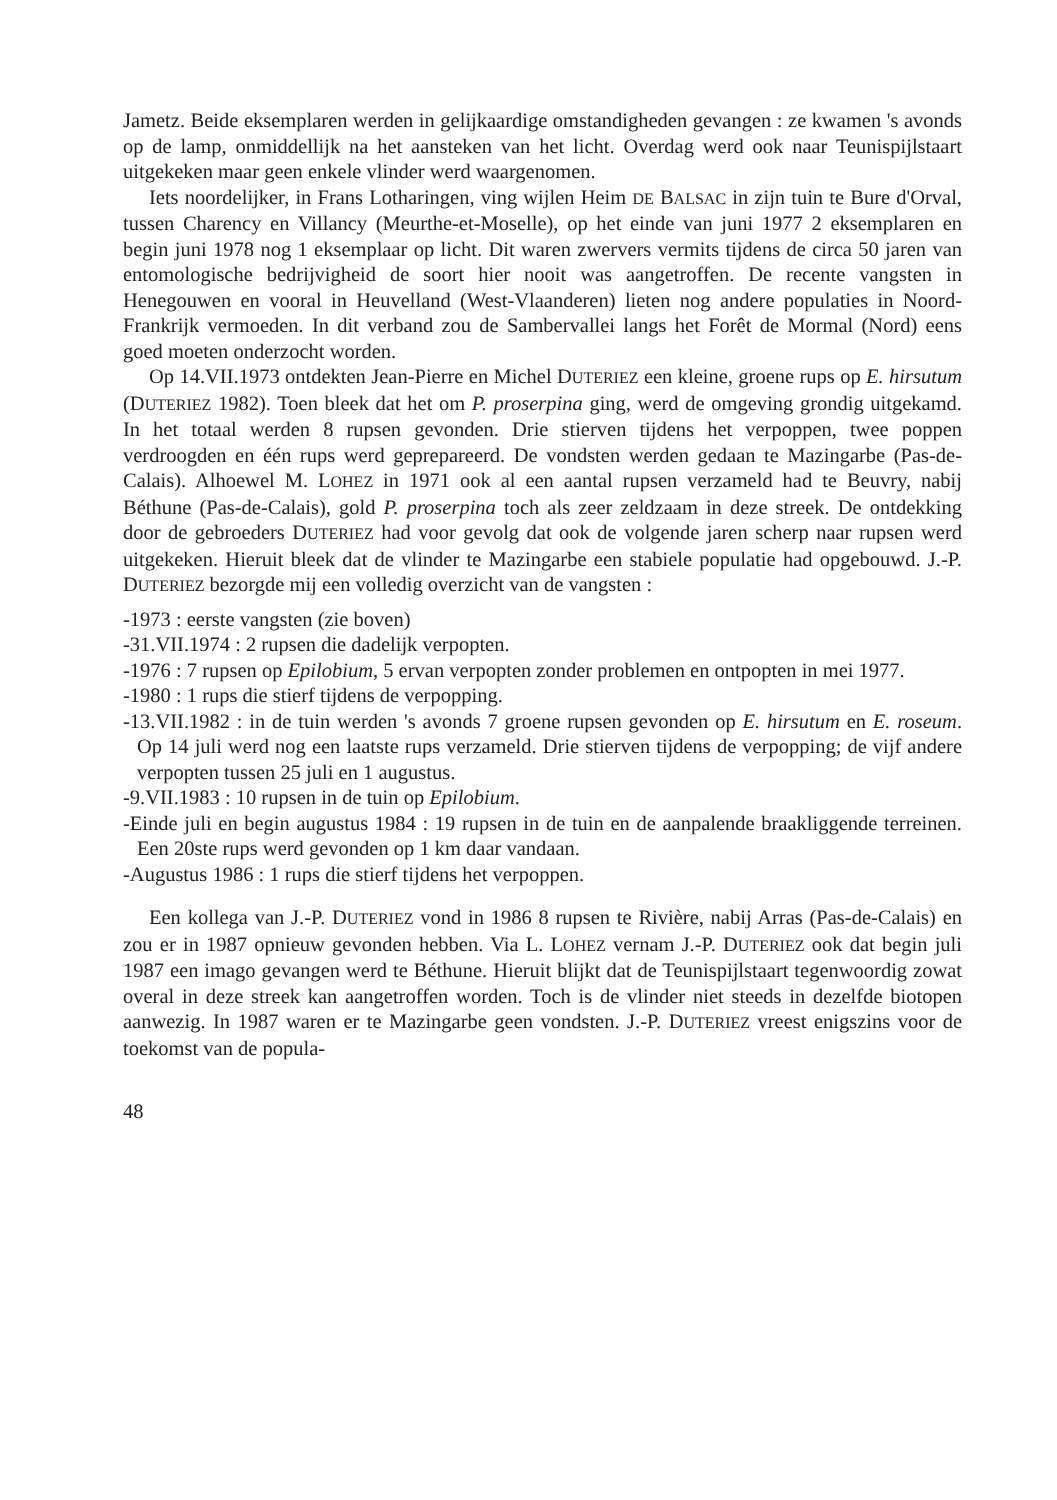Jametz. Beide eksemplaren werden in gelijkaardige omstandigheden gevangen : ze kwamen 's avonds op de lamp, onmiddellijk na het aansteken van het licht. Overdag werd ook naar Teunispijlstaart uitgekeken maar geen enkele vlinder werd waargenomen.
Iets noordelijker, in Frans Lotharingen, ving wijlen Heim DE BALSAC in zijn tuin te Bure d'Orval, tussen Charency en Villancy (Meurthe-et-Moselle), op het einde van juni 1977 2 eksemplaren en begin juni 1978 nog 1 eksemplaar op licht. Dit waren zwervers vermits tijdens de circa 50 jaren van entomologische bedrijvigheid de soort hier nooit was aangetroffen. De recente vangsten in Henegouwen en vooral in Heuvelland (West-Vlaanderen) lieten nog andere populaties in Noord-Frankrijk vermoeden. In dit verband zou de Sambervallei langs het Forêt de Mormal (Nord) eens goed moeten onderzocht worden.
Op 14.VII.1973 ontdekten Jean-Pierre en Michel DUTERIEZ een kleine, groene rups op E. hirsutum (DUTERIEZ 1982). Toen bleek dat het om P. proserpina ging, werd de omgeving grondig uitgekamd. In het totaal werden 8 rupsen gevonden. Drie stierven tijdens het verpoppen, twee poppen verdroogden en één rups werd geprepareerd. De vondsten werden gedaan te Mazingarbe (Pas-de-Calais). Alhoewel M. LOHEZ in 1971 ook al een aantal rupsen verzameld had te Beuvry, nabij Béthune (Pas-de-Calais), gold P. proserpina toch als zeer zeldzaam in deze streek. De ontdekking door de gebroeders DUTERIEZ had voor gevolg dat ook de volgende jaren scherp naar rupsen werd uitgekeken. Hieruit bleek dat de vlinder te Mazingarbe een stabiele populatie had opgebouwd. J.-P. DUTERIEZ bezorgde mij een volledig overzicht van de vangsten :
-1973 : eerste vangsten (zie boven)
-31.VII.1974 : 2 rupsen die dadelijk verpopten.
-1976 : 7 rupsen op Epilobium, 5 ervan verpopten zonder problemen en ontpopten in mei 1977.
-1980 : 1 rups die stierf tijdens de verpopping.
-13.VII.1982 : in de tuin werden 's avonds 7 groene rupsen gevonden op E. hirsutum en E. roseum. Op 14 juli werd nog een laatste rups verzameld. Drie stierven tijdens de verpopping; de vijf andere verpopten tussen 25 juli en 1 augustus.
-9.VII.1983 : 10 rupsen in de tuin op Epilobium.
-Einde juli en begin augustus 1984 : 19 rupsen in de tuin en de aanpalende braakliggende terreinen. Een 20ste rups werd gevonden op 1 km daar vandaan.
-Augustus 1986 : 1 rups die stierf tijdens het verpoppen.
Een kollega van J.-P. DUTERIEZ vond in 1986 8 rupsen te Rivière, nabij Arras (Pas-de-Calais) en zou er in 1987 opnieuw gevonden hebben. Via L. LOHEZ vernam J.-P. DUTERIEZ ook dat begin juli 1987 een imago gevangen werd te Béthune. Hieruit blijkt dat de Teunispijlstaart tegenwoordig zowat overal in deze streek kan aangetroffen worden. Toch is de vlinder niet steeds in dezelfde biotopen aanwezig. In 1987 waren er te Mazingarbe geen vondsten. J.-P. DUTERIEZ vreest enigszins voor de toekomst van de popula-
48